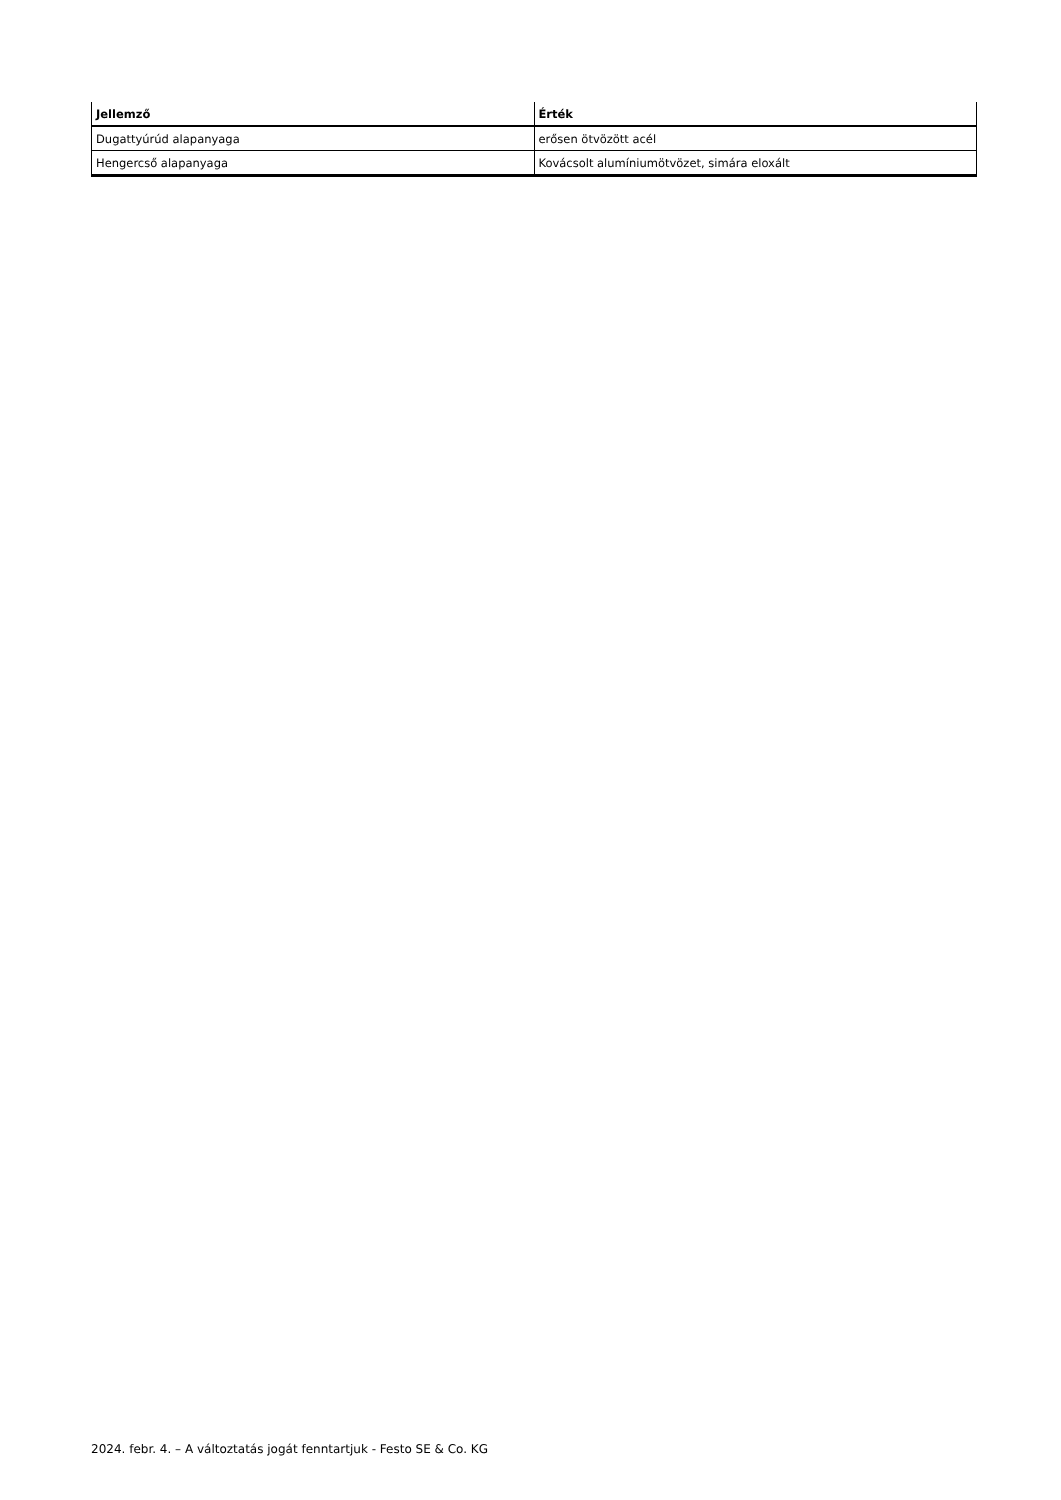| Jellemző | Érték |
| --- | --- |
| Dugattyúrúd alapanyaga | erősen ötvözött acél |
| Hengercső alapanyaga | Kovácsolt alumíniumötvözet, simára eloxált |
2024. febr. 4. – A változtatás jogát fenntartjuk - Festo SE & Co. KG